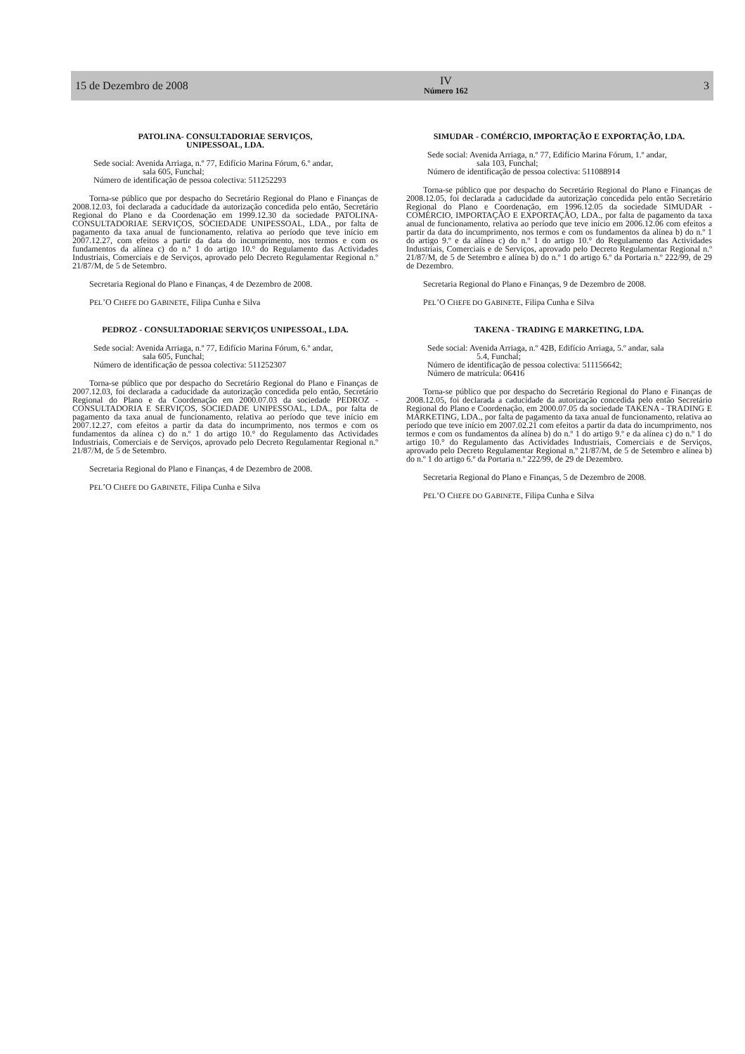15 de Dezembro de 2008
IV
Número 162
3
PATOLINA- CONSULTADORIAE SERVIÇOS,
UNIPESSOAL, LDA.
Sede social: Avenida Arriaga, n.º 77, Edifício Marina Fórum, 6.º andar,
sala 605, Funchal;
Número de identificação de pessoa colectiva: 511252293
Torna-se público que por despacho do Secretário Regional do Plano e Finanças de 2008.12.03, foi declarada a caducidade da autorização concedida pelo então, Secretário Regional do Plano e da Coordenação em 1999.12.30 da sociedade PATOLINA- CONSULTADORIAE SERVIÇOS, SOCIEDADE UNIPESSOAL, LDA., por falta de pagamento da taxa anual de funcionamento, relativa ao período que teve início em 2007.12.27, com efeitos a partir da data do incumprimento, nos termos e com os fundamentos da alínea c) do n.º 1 do artigo 10.° do Regulamento das Actividades Industriais, Comerciais e de Serviços, aprovado pelo Decreto Regulamentar Regional n.º 21/87/M, de 5 de Setembro.
Secretaria Regional do Plano e Finanças, 4 de Dezembro de 2008.
PEL’O CHEFE DO GABINETE, Filipa Cunha e Silva
PEDROZ - CONSULTADORIAE SERVIÇOS UNIPESSOAL, LDA.
Sede social: Avenida Arriaga, n.º 77, Edifício Marina Fórum, 6.º andar,
sala 605, Funchal;
Número de identificação de pessoa colectiva: 511252307
Torna-se público que por despacho do Secretário Regional do Plano e Finanças de 2007.12.03, foi declarada a caducidade da autorização concedida pelo então, Secretário Regional do Plano e da Coordenação em 2000.07.03 da sociedade PEDROZ - CONSULTADORIA E SERVIÇOS, SOCIEDADE UNIPESSOAL, LDA., por falta de pagamento da taxa anual de funcionamento, relativa ao período que teve início em 2007.12.27, com efeitos a partir da data do incumprimento, nos termos e com os fundamentos da alínea c) do n.º 1 do artigo 10.° do Regulamento das Actividades Industriais, Comerciais e de Serviços, aprovado pelo Decreto Regulamentar Regional n.º 21/87/M, de 5 de Setembro.
Secretaria Regional do Plano e Finanças, 4 de Dezembro de 2008.
PEL’O CHEFE DO GABINETE, Filipa Cunha e Silva
SIMUDAR - COMÉRCIO, IMPORTAÇÃO E EXPORTAÇÃO, LDA.
Sede social: Avenida Arriaga, n.º 77, Edifício Marina Fórum, 1.º andar,
sala 103, Funchal;
Número de identificação de pessoa colectiva: 511088914
Torna-se público que por despacho do Secretário Regional do Plano e Finanças de 2008.12.05, foi declarada a caducidade da autorização concedida pelo então Secretário Regional do Plano e Coordenação, em 1996.12.05 da sociedade SIMUDAR - COMÉRCIO, IMPORTAÇÃO E EXPORTAÇÃO, LDA., por falta de pagamento da taxa anual de funcionamento, relativa ao período que teve início em 2006.12.06 com efeitos a partir da data do incumprimento, nos termos e com os fundamentos da alínea b) do n.º 1 do artigo 9.º e da alínea c) do n.º 1 do artigo 10.° do Regulamento das Actividades Industriais, Comerciais e de Serviços, aprovado pelo Decreto Regulamentar Regional n.º 21/87/M, de 5 de Setembro e alínea b) do n.º 1 do artigo 6.º da Portaria n.º 222/99, de 29 de Dezembro.
Secretaria Regional do Plano e Finanças, 9 de Dezembro de 2008.
PEL’O CHEFE DO GABINETE, Filipa Cunha e Silva
TAKENA - TRADING E MARKETING, LDA.
Sede social: Avenida Arriaga, n.º 42B, Edifício Arriaga, 5.º andar, sala
5.4, Funchal;
Número de identificação de pessoa colectiva: 511156642;
Número de matrícula: 06416
Torna-se público que por despacho do Secretário Regional do Plano e Finanças de 2008.12.05, foi declarada a caducidade da autorização concedida pelo então Secretário Regional do Plano e Coordenação, em 2000.07.05 da sociedade TAKENA - TRADING E MARKETING, LDA., por falta de pagamento da taxa anual de funcionamento, relativa ao período que teve início em 2007.02.21 com efeitos a partir da data do incumprimento, nos termos e com os fundamentos da alínea b) do n.º 1 do artigo 9.º e da alínea c) do n.º 1 do artigo 10.° do Regulamento das Actividades Industriais, Comerciais e de Serviços, aprovado pelo Decreto Regulamentar Regional n.º 21/87/M, de 5 de Setembro e alínea b) do n.º 1 do artigo 6.º da Portaria n.º 222/99, de 29 de Dezembro.
Secretaria Regional do Plano e Finanças, 5 de Dezembro de 2008.
PEL’O CHEFE DO GABINETE, Filipa Cunha e Silva